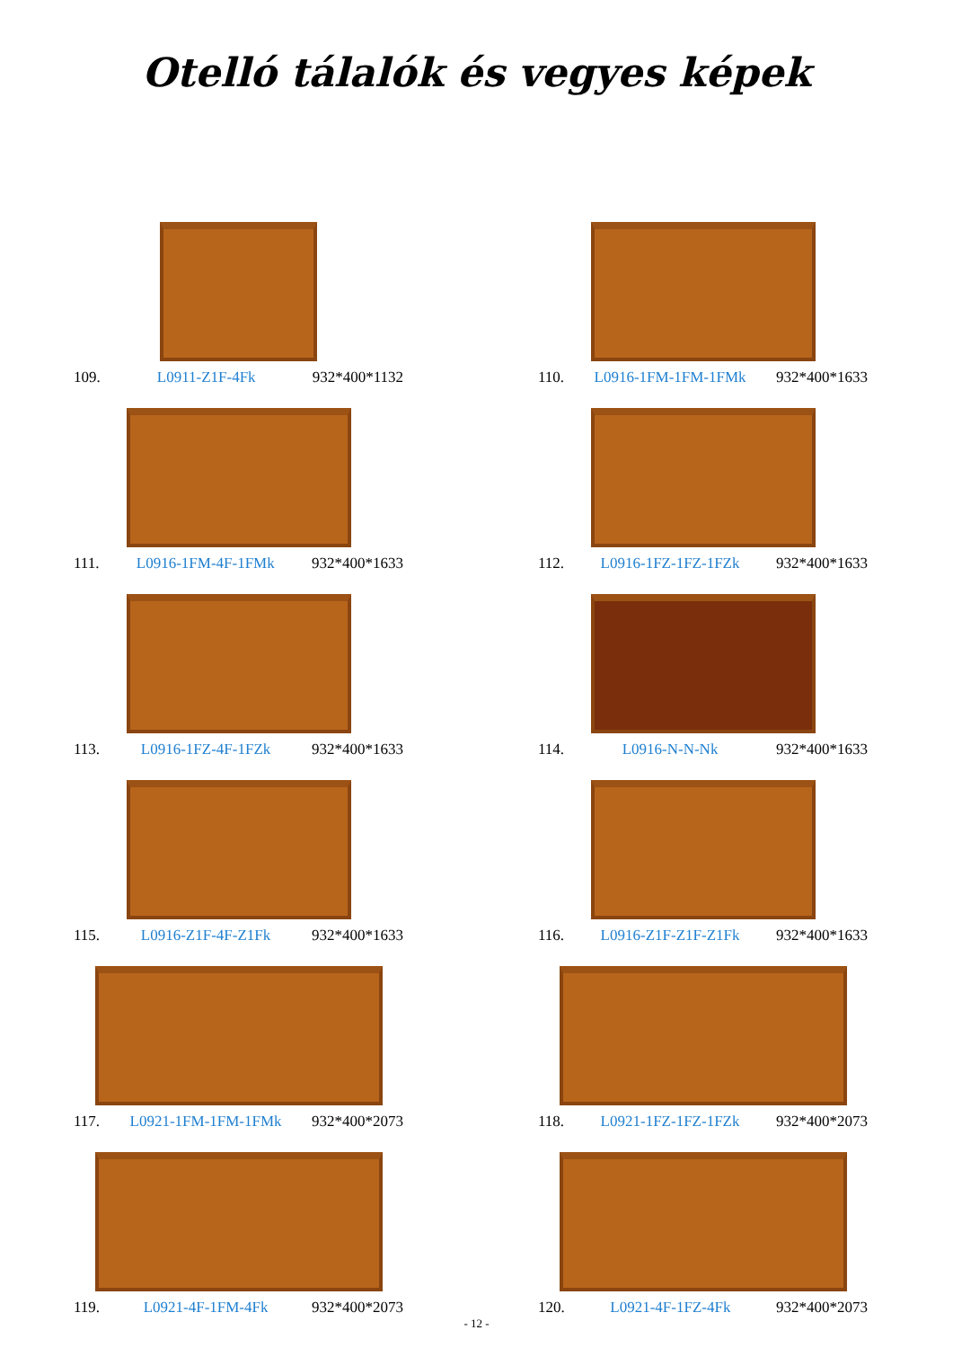Otelló tálalók és vegyes képek
109. L0911-Z1F-4Fk 932*400*1132
110. L0916-1FM-1FM-1FMk 932*400*1633
111. L0916-1FM-4F-1FMk 932*400*1633
112. L0916-1FZ-1FZ-1FZk 932*400*1633
113. L0916-1FZ-4F-1FZk 932*400*1633
114. L0916-N-N-Nk 932*400*1633
115. L0916-Z1F-4F-Z1Fk 932*400*1633
116. L0916-Z1F-Z1F-Z1Fk 932*400*1633
117. L0921-1FM-1FM-1FMk 932*400*2073
118. L0921-1FZ-1FZ-1FZk 932*400*2073
119. L0921-4F-1FM-4Fk 932*400*2073
120. L0921-4F-1FZ-4Fk 932*400*2073
- 12 -